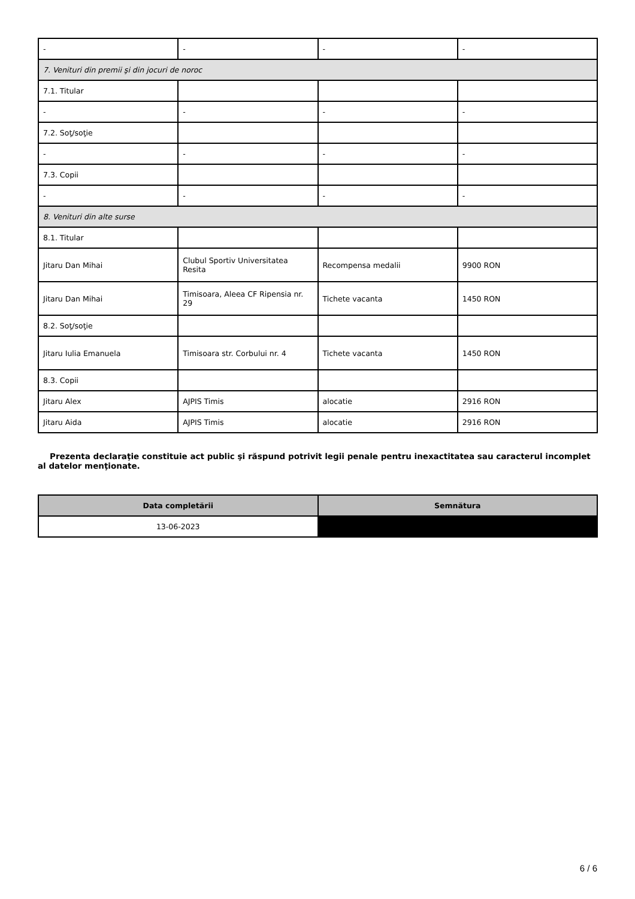| - | - | - | - |
| 7. Venituri din premii şi din jocuri de noroc | | | |
| 7.1. Titular | | | |
| - | - | - | - |
| 7.2. Soţ/soţie | | | |
| - | - | - | - |
| 7.3. Copii | | | |
| - | - | - | - |
| 8. Venituri din alte surse | | | |
| 8.1. Titular | | | |
| Jitaru Dan Mihai | Clubul Sportiv Universitatea Resita | Recompensa medalii | 9900 RON |
| Jitaru Dan Mihai | Timisoara, Aleea CF Ripensia nr. 29 | Tichete vacanta | 1450 RON |
| 8.2. Soţ/soţie | | | |
| Jitaru Iulia Emanuela | Timisoara str. Corbului nr. 4 | Tichete vacanta | 1450 RON |
| 8.3. Copii | | | |
| Jitaru Alex | AJPIS Timis | alocatie | 2916 RON |
| Jitaru Aida | AJPIS Timis | alocatie | 2916 RON |
Prezenta declaraţie constituie act public şi răspund potrivit legii penale pentru inexactitatea sau caracterul incomplet al datelor menţionate.
| Data completării | Semnătura |
| --- | --- |
| 13-06-2023 | |
6 / 6